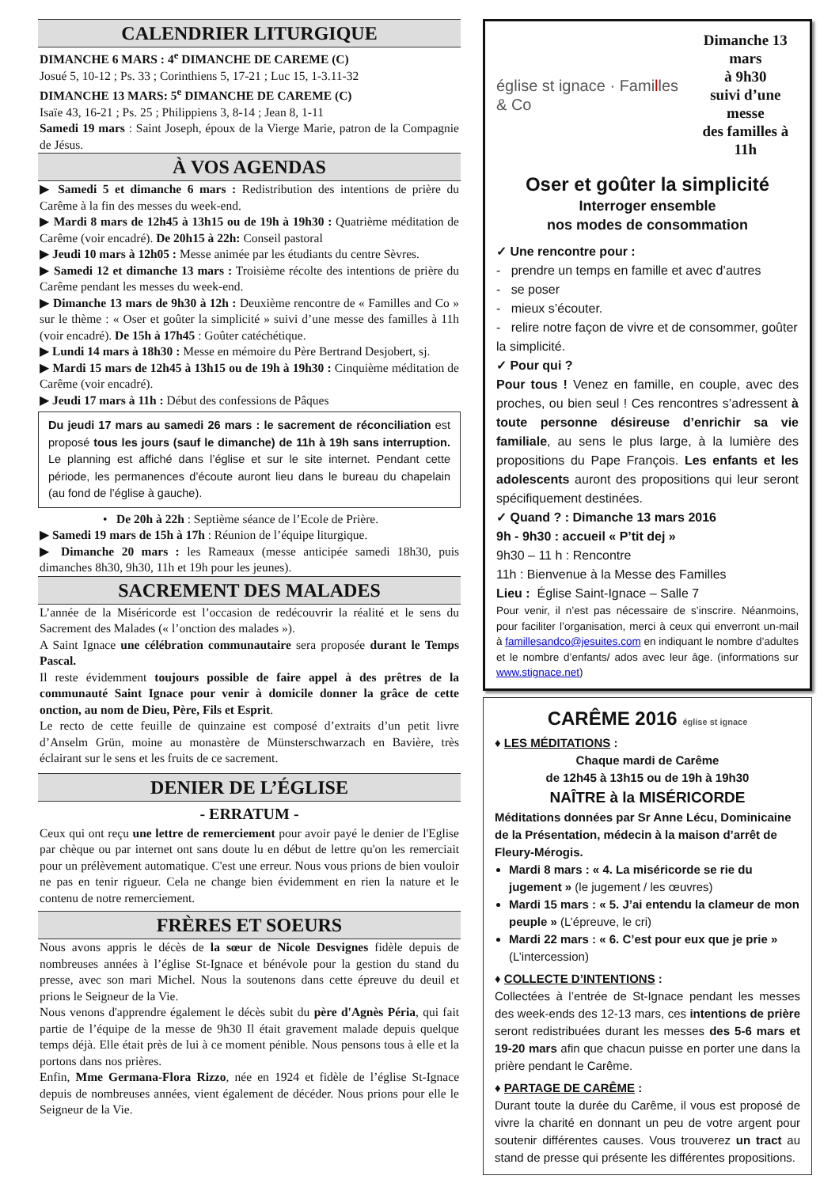CALENDRIER LITURGIQUE
DIMANCHE 6 MARS : 4<sup>e</sup> DIMANCHE DE CAREME (C)
Josué 5, 10-12 ; Ps. 33 ; Corinthiens 5, 17-21 ; Luc 15, 1-3.11-32
DIMANCHE 13 MARS: 5<sup>e</sup> DIMANCHE DE CAREME (C)
Isaïe 43, 16-21 ; Ps. 25 ; Philippiens 3, 8-14 ; Jean 8, 1-11
Samedi 19 mars : Saint Joseph, époux de la Vierge Marie, patron de la Compagnie de Jésus.
À VOS AGENDAS
▶ Samedi 5 et dimanche 6 mars : Redistribution des intentions de prière du Carême à la fin des messes du week-end.
▶ Mardi 8 mars de 12h45 à 13h15 ou de 19h à 19h30 : Quatrième méditation de Carême (voir encadré). De 20h15 à 22h: Conseil pastoral
▶ Jeudi 10 mars à 12h05 : Messe animée par les étudiants du centre Sèvres.
▶ Samedi 12 et dimanche 13 mars : Troisième récolte des intentions de prière du Carême pendant les messes du week-end.
▶ Dimanche 13 mars de 9h30 à 12h : Deuxième rencontre de « Familles and Co » sur le thème : « Oser et goûter la simplicité » suivi d’une messe des familles à 11h (voir encadré). De 15h à 17h45 : Goûter catéchétique.
▶ Lundi 14 mars à 18h30 : Messe en mémoire du Père Bertrand Desjobert, sj.
▶ Mardi 15 mars de 12h45 à 13h15 ou de 19h à 19h30 : Cinquième méditation de Carême (voir encadré).
▶ Jeudi 17 mars à 11h : Début des confessions de Pâques
Du jeudi 17 mars au samedi 26 mars : le sacrement de réconciliation est proposé tous les jours (sauf le dimanche) de 11h à 19h sans interruption. Le planning est affiché dans l’église et sur le site internet. Pendant cette période, les permanences d’écoute auront lieu dans le bureau du chapelain (au fond de l’église à gauche).
• De 20h à 22h : Septième séance de l’Ecole de Prière.
▶ Samedi 19 mars de 15h à 17h : Réunion de l’équipe liturgique.
▶ Dimanche 20 mars : les Rameaux (messe anticipée samedi 18h30, puis dimanches 8h30, 9h30, 11h et 19h pour les jeunes).
SACREMENT DES MALADES
L’année de la Miséricorde est l’occasion de redécouvrir la réalité et le sens du Sacrement des Malades (« l’onction des malades »).
A Saint Ignace une célébration communautaire sera proposée durant le Temps Pascal.
Il reste évidemment toujours possible de faire appel à des prêtres de la communauté Saint Ignace pour venir à domicile donner la grâce de cette onction, au nom de Dieu, Père, Fils et Esprit.
Le recto de cette feuille de quinzaine est composé d’extraits d’un petit livre d’Anselm Grün, moine au monastère de Münsterschwarzach en Bavière, très éclairant sur le sens et les fruits de ce sacrement.
DENIER DE L’ÉGLISE
- ERRATUM -
Ceux qui ont reçu une lettre de remerciement pour avoir payé le denier de l'Eglise par chèque ou par internet ont sans doute lu en début de lettre qu'on les remerciait pour un prélèvement automatique. C'est une erreur. Nous vous prions de bien vouloir ne pas en tenir rigueur. Cela ne change bien évidemment en rien la nature et le contenu de notre remerciement.
FRÈRES ET SOEURS
Nous avons appris le décès de la sœur de Nicole Desvignes fidèle depuis de nombreuses années à l’église St-Ignace et bénévole pour la gestion du stand du presse, avec son mari Michel. Nous la soutenons dans cette épreuve du deuil et prions le Seigneur de la Vie.
Nous venons d'apprendre également le décès subit du père d'Agnès Péria, qui fait partie de l’équipe de la messe de 9h30 Il était gravement malade depuis quelque temps déjà. Elle était près de lui à ce moment pénible. Nous pensons tous à elle et la portons dans nos prières.
Enfin, Mme Germana-Flora Rizzo, née en 1924 et fidèle de l’église St-Ignace depuis de nombreuses années, vient également de décéder. Nous prions pour elle le Seigneur de la Vie.
église st ignace · Familles & Co
Dimanche 13 mars
à 9h30
suivi d’une messe
des familles à 11h
Oser et goûter la simplicité
Interroger ensemble
nos modes de consommation
✓ Une rencontre pour :
- prendre un temps en famille et avec d’autres
- se poser
- mieux s’écouter.
- relire notre façon de vivre et de consommer, goûter la simplicité.
✓ Pour qui ?
Pour tous ! Venez en famille, en couple, avec des proches, ou bien seul ! Ces rencontres s’adressent à toute personne désireuse d’enrichir sa vie familiale, au sens le plus large, à la lumière des propositions du Pape François. Les enfants et les adolescents auront des propositions qui leur seront spécifiquement destinées.
✓ Quand ? : Dimanche 13 mars 2016
9h - 9h30 : accueil « P’tit dej »
9h30 – 11 h : Rencontre
11h : Bienvenue à la Messe des Familles
Lieu : Église Saint-Ignace – Salle 7
Pour venir, il n’est pas nécessaire de s’inscrire. Néanmoins, pour faciliter l’organisation, merci à ceux qui enverront un-mail à famillesandco@jesuites.com en indiquant le nombre d’adultes et le nombre d’enfants/ ados avec leur âge. (informations sur www.stignace.net)
CARÊME 2016 église st ignace
♦ LES MÉDITATIONS :
Chaque mardi de Carême
de 12h45 à 13h15 ou de 19h à 19h30
NAÎTRE à la MISÉRICORDE
Méditations données par Sr Anne Lécu, Dominicaine de la Présentation, médecin à la maison d’arrêt de Fleury-Mérogis.
Mardi 8 mars : « 4. La miséricorde se rie du jugement » (le jugement / les œuvres)
Mardi 15 mars : « 5. J’ai entendu la clameur de mon peuple » (L’épreuve, le cri)
Mardi 22 mars : « 6. C’est pour eux que je prie » (L’intercession)
♦ COLLECTE D’INTENTIONS :
Collectées à l’entrée de St-Ignace pendant les messes des week-ends des 12-13 mars, ces intentions de prière seront redistribuées durant les messes des 5-6 mars et 19-20 mars afin que chacun puisse en porter une dans la prière pendant le Carême.
♦ PARTAGE DE CARÊME :
Durant toute la durée du Carême, il vous est proposé de vivre la charité en donnant un peu de votre argent pour soutenir différentes causes. Vous trouverez un tract au stand de presse qui présente les différentes propositions.